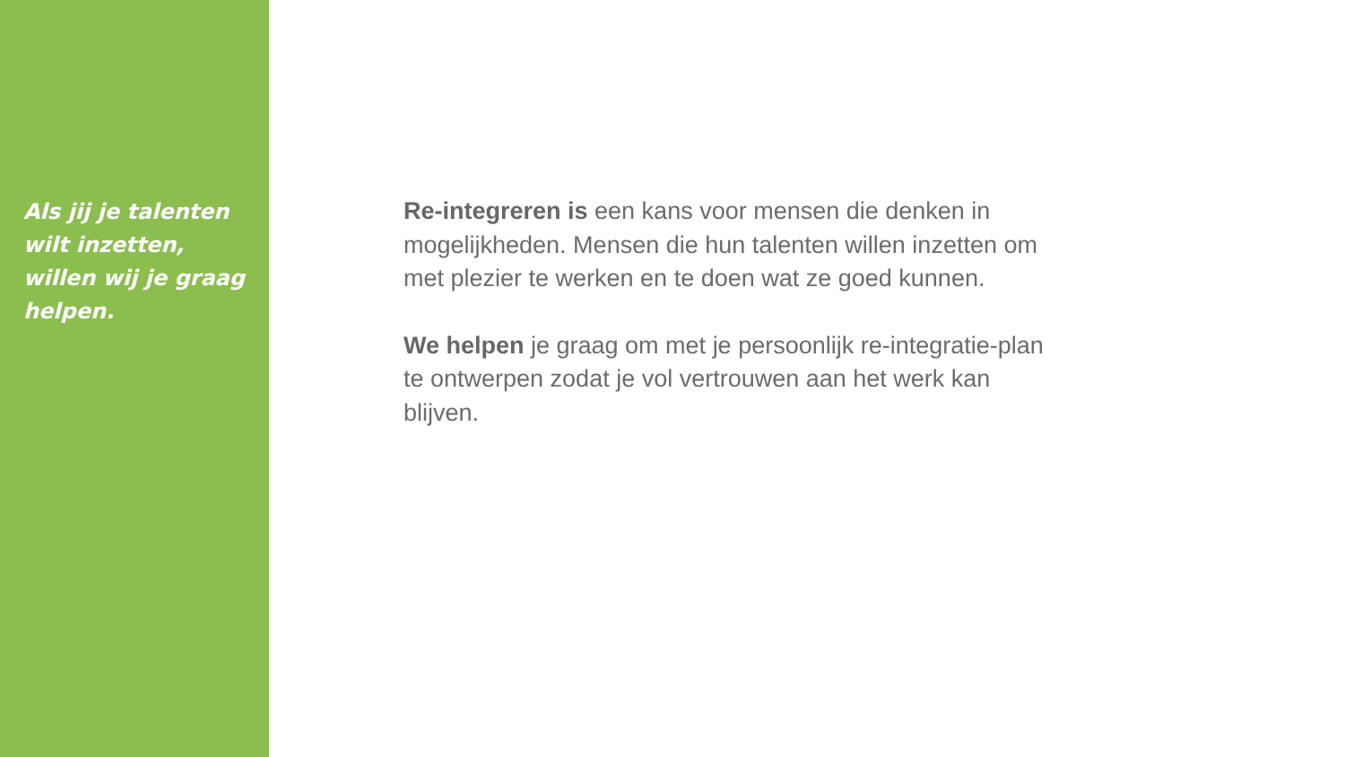Als jij je talenten wilt inzetten, willen wij je graag helpen.
Re-integreren is een kans voor mensen die denken in mogelijkheden. Mensen die hun talenten willen inzetten om met plezier te werken en te doen wat ze goed kunnen.
We helpen je graag om met je persoonlijk re-integratie-plan te ontwerpen zodat je vol vertrouwen aan het werk kan blijven.